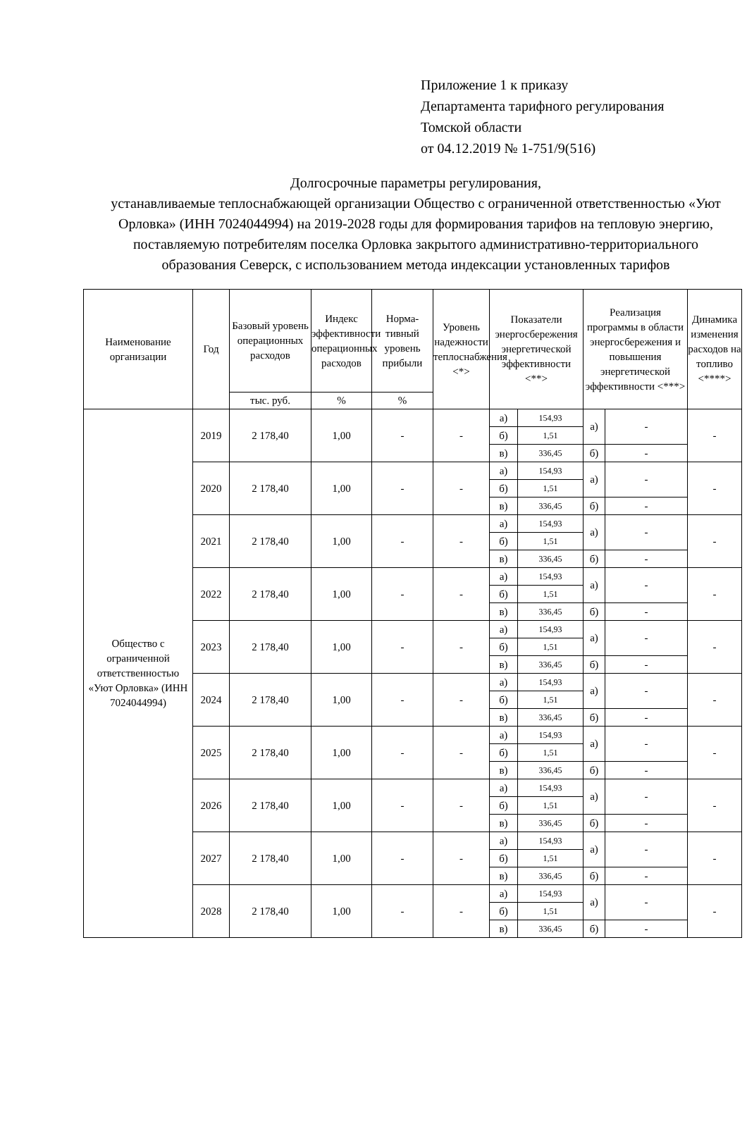Приложение 1 к приказу
Департамента тарифного регулирования
Томской области
от 04.12.2019 № 1-751/9(516)
Долгосрочные параметры регулирования,
устанавливаемые теплоснабжающей организации Общество с ограниченной ответственностью «Уют Орловка» (ИНН 7024044994) на 2019-2028 годы для формирования тарифов на тепловую энергию, поставляемую потребителям поселка Орловка закрытого административно-территориального образования Северск, с использованием метода индексации установленных тарифов
| Наименование организации | Год | Базовый уровень операционных расходов | Индекс эффективности операционных расходов | Норма-тивный уровень прибыли | Уровень надежности теплоснабжения <*> | Показатели энергосбережения энергетической эффективности <**> | | Реализация программы в области энергосбережения и повышения энергетической эффективности <***> | | Динамика изменения расходов на топливо <****> |
| --- | --- | --- | --- | --- | --- | --- | --- | --- | --- | --- |
| | | тыс. руб. | % | % | | | | | | |
| Общество с ограниченной ответственностью «Уют Орловка» (ИНН 7024044994) | 2019 | 2 178,40 | 1,00 | - | - | а) | 154,93 | а) | - | - |
| | | | | | | б) | 1,51 | | | |
| | | | | | | в) | 336,45 | б) | - | |
| | 2020 | 2 178,40 | 1,00 | - | - | а) | 154,93 | а) | - | - |
| | | | | | | б) | 1,51 | | | |
| | | | | | | в) | 336,45 | б) | - | |
| | 2021 | 2 178,40 | 1,00 | - | - | а) | 154,93 | а) | - | - |
| | | | | | | б) | 1,51 | | | |
| | | | | | | в) | 336,45 | б) | - | |
| | 2022 | 2 178,40 | 1,00 | - | - | а) | 154,93 | а) | - | - |
| | | | | | | б) | 1,51 | | | |
| | | | | | | в) | 336,45 | б) | - | |
| | 2023 | 2 178,40 | 1,00 | - | - | а) | 154,93 | а) | - | - |
| | | | | | | б) | 1,51 | | | |
| | | | | | | в) | 336,45 | б) | - | |
| | 2024 | 2 178,40 | 1,00 | - | - | а) | 154,93 | а) | - | - |
| | | | | | | б) | 1,51 | | | |
| | | | | | | в) | 336,45 | б) | - | |
| | 2025 | 2 178,40 | 1,00 | - | - | а) | 154,93 | а) | - | - |
| | | | | | | б) | 1,51 | | | |
| | | | | | | в) | 336,45 | б) | - | |
| | 2026 | 2 178,40 | 1,00 | - | - | а) | 154,93 | а) | - | - |
| | | | | | | б) | 1,51 | | | |
| | | | | | | в) | 336,45 | б) | - | |
| | 2027 | 2 178,40 | 1,00 | - | - | а) | 154,93 | а) | - | - |
| | | | | | | б) | 1,51 | | | |
| | | | | | | в) | 336,45 | б) | - | |
| | 2028 | 2 178,40 | 1,00 | - | - | а) | 154,93 | а) | - | - |
| | | | | | | б) | 1,51 | | | |
| | | | | | | в) | 336,45 | б) | - | |